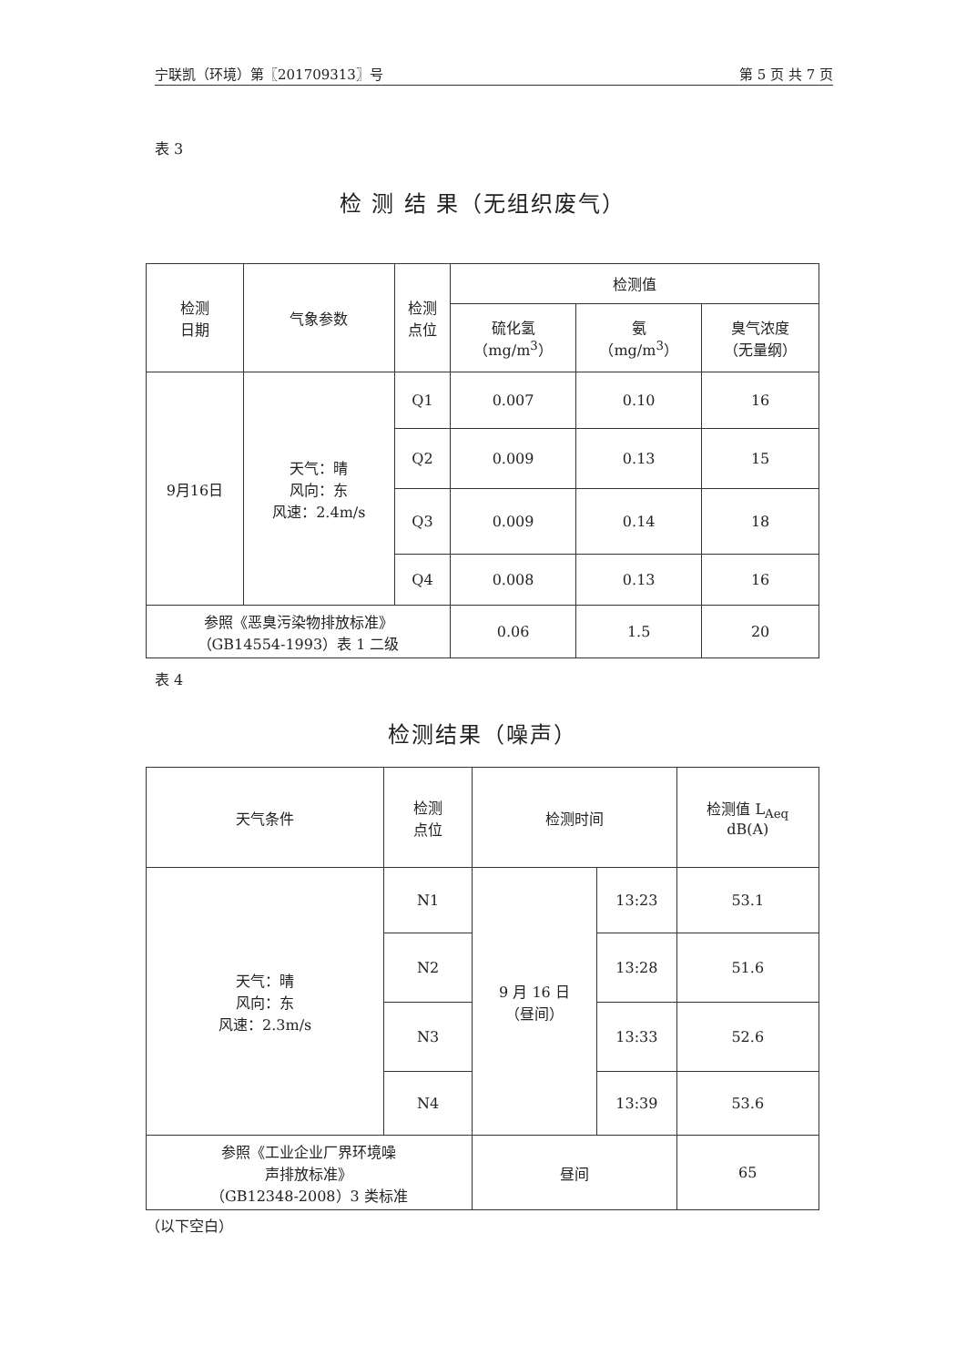宁联凯（环境）第〖201709313〗号 第 5 页 共 7 页
表 3
检 测 结 果（无组织废气）
| 检测 日期 | 气象参数 | 检测 点位 | 检测值 | | |
| --- | --- | --- | --- | --- | --- |
| | | | 硫化氢 （mg/m<sup>3</sup>） | 氨 （mg/m<sup>3</sup>） | 臭气浓度 （无量纲） |
| 9月16日 | 天气：晴 风向：东 风速：2.4m/s | Q1 | 0.007 | 0.10 | 16 |
| | | Q2 | 0.009 | 0.13 | 15 |
| | | Q3 | 0.009 | 0.14 | 18 |
| | | Q4 | 0.008 | 0.13 | 16 |
| 参照《恶臭污染物排放标准》 （GB14554-1993）表 1 二级 | | | 0.06 | 1.5 | 20 |
表 4
检测结果（噪声）
| 天气条件 | 检测 点位 | 检测时间 | | 检测值 L<sub>Aeq</sub> dB(A) |
| --- | --- | --- | --- | --- |
| 天气：晴 风向：东 风速：2.3m/s | N1 | 9 月 16 日 （昼间） | 13:23 | 53.1 |
| | N2 | | 13:28 | 51.6 |
| | N3 | | 13:33 | 52.6 |
| | N4 | | 13:39 | 53.6 |
| 参照《工业企业厂界环境噪 声排放标准》 （GB12348-2008）3 类标准 | | 昼间 | | 65 |
（以下空白）